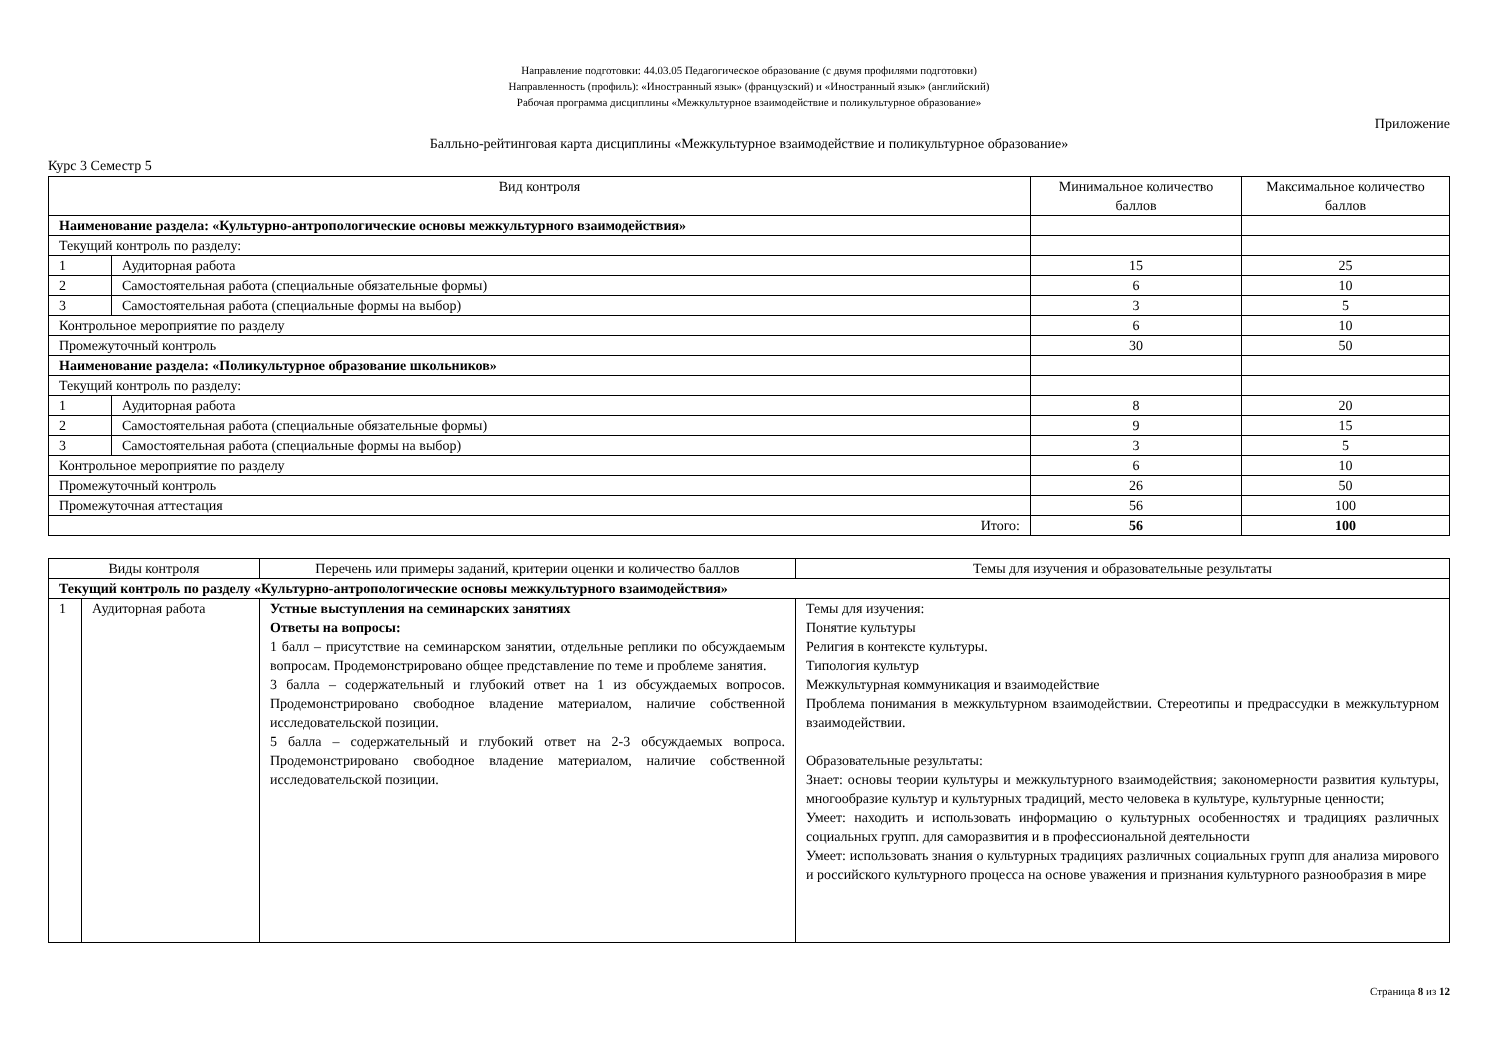Направление подготовки: 44.03.05 Педагогическое образование (с двумя профилями подготовки)
Направленность (профиль): «Иностранный язык» (французский) и «Иностранный язык» (английский)
Рабочая программа дисциплины «Межкультурное взаимодействие и поликультурное образование»
Приложение
Балльно-рейтинговая карта дисциплины «Межкультурное взаимодействие и поликультурное образование»
Курс 3 Семестр 5
| Вид контроля | | Минимальное количество баллов | Максимальное количество баллов |
| --- | --- | --- | --- |
| Наименование раздела: «Культурно-антропологические основы межкультурного взаимодействия» | | | |
| Текущий контроль по разделу: | | | |
| 1 | Аудиторная работа | 15 | 25 |
| 2 | Самостоятельная работа (специальные обязательные формы) | 6 | 10 |
| 3 | Самостоятельная работа (специальные формы на выбор) | 3 | 5 |
| Контрольное мероприятие по разделу | | 6 | 10 |
| Промежуточный контроль | | 30 | 50 |
| Наименование раздела: «Поликультурное образование школьников» | | | |
| Текущий контроль по разделу: | | | |
| 1 | Аудиторная работа | 8 | 20 |
| 2 | Самостоятельная работа (специальные обязательные формы) | 9 | 15 |
| 3 | Самостоятельная работа (специальные формы на выбор) | 3 | 5 |
| Контрольное мероприятие по разделу | | 6 | 10 |
| Промежуточный контроль | | 26 | 50 |
| Промежуточная аттестация | | 56 | 100 |
| Итого: | | 56 | 100 |
| Виды контроля | | Перечень или примеры заданий, критерии оценки и количество баллов | Темы для изучения и образовательные результаты |
| --- | --- | --- | --- |
| Текущий контроль по разделу «Культурно-антропологические основы межкультурного взаимодействия» | | | |
| 1 | Аудиторная работа | Устные выступления на семинарских занятиях Ответы на вопросы: 1 балл – присутствие на семинарском занятии, отдельные реплики по обсуждаемым вопросам. Продемонстрировано общее представление по теме и проблеме занятия. 3 балла – содержательный и глубокий ответ на 1 из обсуждаемых вопросов. Продемонстрировано свободное владение материалом, наличие собственной исследовательской позиции. 5 балла – содержательный и глубокий ответ на 2-3 обсуждаемых вопроса. Продемонстрировано свободное владение материалом, наличие собственной исследовательской позиции. | Темы для изучения: Понятие культуры Религия в контексте культуры. Типология культур Межкультурная коммуникация и взаимодействие Проблема понимания в межкультурном взаимодействии. Стереотипы и предрассудки в межкультурном взаимодействии. Образовательные результаты: Знает: основы теории культуры и межкультурного взаимодействия; закономерности развития культуры, многообразие культур и культурных традиций, место человека в культуре, культурные ценности; Умеет: находить и использовать информацию о культурных особенностях и традициях различных социальных групп. для саморазвития и в профессиональной деятельности Умеет: использовать знания о культурных традициях различных социальных групп для анализа мирового и российского культурного процесса на основе уважения и признания культурного разнообразия в мире |
Страница 8 из 12